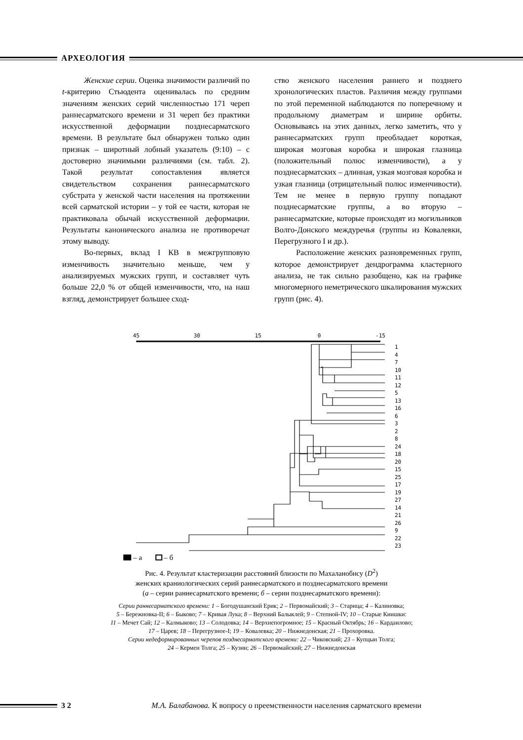АРХЕОЛОГИЯ
Женские серии. Оценка значимости различий по t-критерию Стьюдента оценивалась по средним значениям женских серий численностью 171 череп раннесарматского времени и 31 череп без практики искусственной деформации позднесарматского времени. В результате был обнаружен только один признак – широтный лобный указатель (9:10) – с достоверно значимыми различиями (см. табл. 2). Такой результат сопоставления является свидетельством сохранения раннесарматского субстрата у женской части населения на протяжении всей сарматской истории – у той ее части, которая не практиковала обычай искусственной деформации. Результаты канонического анализа не противоречат этому выводу.
Во-первых, вклад I КВ в межгрупповую изменчивость значительно меньше, чем у анализируемых мужских групп, и составляет чуть больше 22,0 % от общей изменчивости, что, на наш взгляд, демонстрирует большее сход-
ство женского населения раннего и позднего хронологических пластов. Различия между группами по этой переменной наблюдаются по поперечному и продольному диаметрам и ширине орбиты. Основываясь на этих данных, легко заметить, что у раннесарматских групп преобладает короткая, широкая мозговая коробка и широкая глазница (положительный полюс изменчивости), а у позднесарматских – длинная, узкая мозговая коробка и узкая глазница (отрицательный полюс изменчивости). Тем не менее в первую группу попадают позднесарматские группы, а во вторую – раннесарматские, которые происходят из могильников Волго-Донского междуречья (группы из Ковалевки, Перегрузного I и др.).
Расположение женских разновременных групп, которое демонстрирует дендрограмма кластерного анализа, не так сильно разобщено, как на графике многомерного неметрического шкалирования мужских групп (рис. 4).
45
30
15
0
-15
1
4
7
10
11
12
5
13
16
6
3
2
8
24
18
20
15
25
17
19
27
14
21
26
9
22
23
– а
– б
Рис. 4. Результат кластеризации расстояний близости по Махаланобису (D<sup>2</sup>)
женских краниологических серий раннесарматского и позднесарматского времени
(а – серии раннесарматского времени; б – серии позднесарматского времени):
Серии раннесарматского времени: 1 – Богодушанский Ерик; 2 – Первомайский; 3 – Старица; 4 – Калиновка;
5 – Бережновка-II; 6 – Быково; 7 – Кривая Лука; 8 – Верхний Балыклей; 9 – Степной-IV; 10 – Старые Киишки:
11 – Мечет Сай; 12 – Калмыково; 13 – Солодовка; 14 – Верхнепогромное; 15 – Красный Октябрь; 16 – Кардаилово;
17 – Царев; 18 – Перегрузное-I; 19 – Ковалевка; 20 – Нижнедонская; 21 – Прохоровка.
Серии недеформированных черепов позднесарматского времени: 22 – Чиковский; 23 – Купцын Толга;
24 – Кермен Толга; 25 – Кузин; 26 – Первомайский; 27 – Нижнедонская
3 2 М.А. Балабанова. К вопросу о преемственности населения сарматского времени